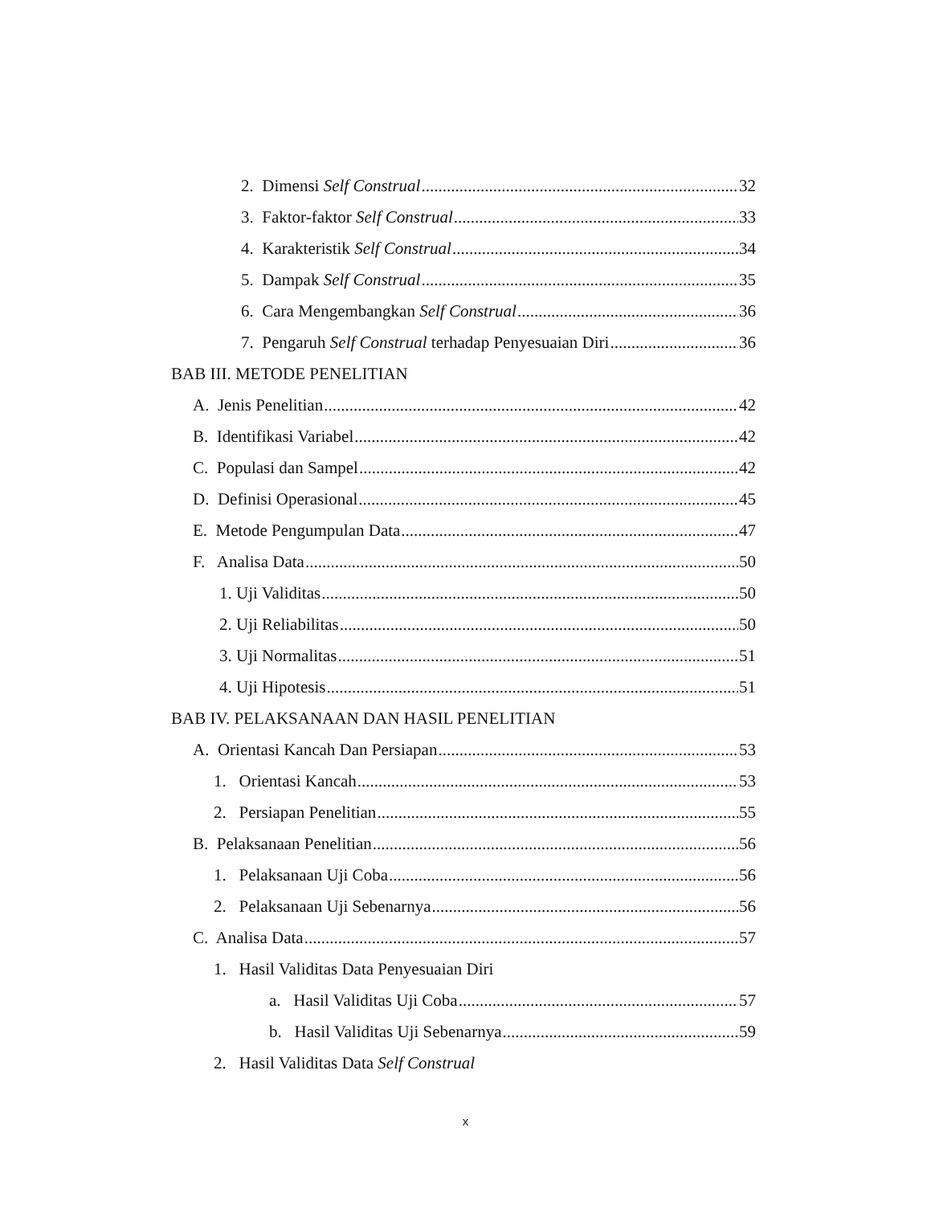2. Dimensi Self Construal 32
3. Faktor-faktor Self Construal 33
4. Karakteristik Self Construal 34
5. Dampak Self Construal 35
6. Cara Mengembangkan Self Construal 36
7. Pengaruh Self Construal terhadap Penyesuaian Diri 36
BAB III. METODE PENELITIAN
A. Jenis Penelitian 42
B. Identifikasi Variabel 42
C. Populasi dan Sampel 42
D. Definisi Operasional 45
E. Metode Pengumpulan Data 47
F. Analisa Data 50
1. Uji Validitas 50
2. Uji Reliabilitas 50
3. Uji Normalitas 51
4. Uji Hipotesis 51
BAB IV. PELAKSANAAN DAN HASIL PENELITIAN
A. Orientasi Kancah Dan Persiapan 53
1. Orientasi Kancah 53
2. Persiapan Penelitian 55
B. Pelaksanaan Penelitian 56
1. Pelaksanaan Uji Coba 56
2. Pelaksanaan Uji Sebenarnya 56
C. Analisa Data 57
1. Hasil Validitas Data Penyesuaian Diri
a. Hasil Validitas Uji Coba 57
b. Hasil Validitas Uji Sebenarnya 59
2. Hasil Validitas Data Self Construal
x